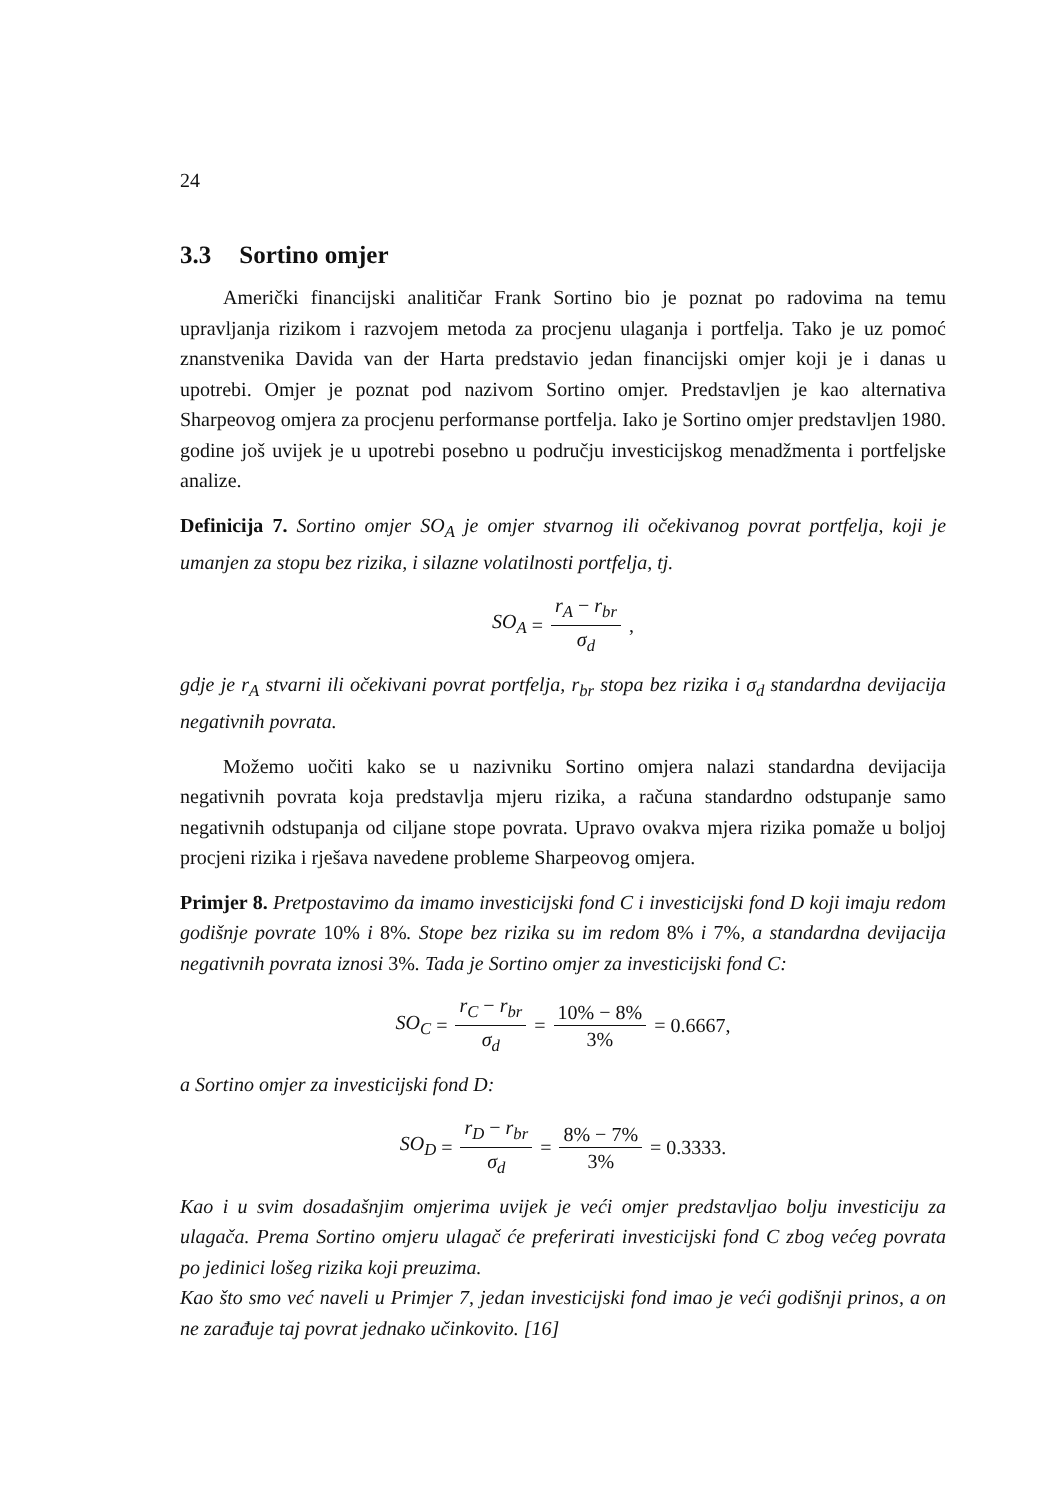24
3.3 Sortino omjer
Američki financijski analitičar Frank Sortino bio je poznat po radovima na temu upravljanja rizikom i razvojem metoda za procjenu ulaganja i portfelja. Tako je uz pomoć znanstvenika Davida van der Harta predstavio jedan financijski omjer koji je i danas u upotrebi. Omjer je poznat pod nazivom Sortino omjer. Predstavljen je kao alternativa Sharpeovog omjera za procjenu performanse portfelja. Iako je Sortino omjer predstavljen 1980. godine još uvijek je u upotrebi posebno u području investicijskog menadžmenta i portfeljske analize.
Definicija 7. Sortino omjer SO<sub>A</sub> je omjer stvarnog ili očekivanog povrat portfelja, koji je umanjen za stopu bez rizika, i silazne volatilnosti portfelja, tj.
SO<sub>A</sub> = r<sub>A</sub> − r<sub>br</sub> σ<sub>d</sub>,
gdje je r<sub>A</sub> stvarni ili očekivani povrat portfelja, r<sub>br</sub> stopa bez rizika i σ<sub>d</sub> standardna devijacija negativnih povrata.
Možemo uočiti kako se u nazivniku Sortino omjera nalazi standardna devijacija negativnih povrata koja predstavlja mjeru rizika, a računa standardno odstupanje samo negativnih odstupanja od ciljane stope povrata. Upravo ovakva mjera rizika pomaže u boljoj procjeni rizika i rješava navedene probleme Sharpeovog omjera.
Primjer 8. Pretpostavimo da imamo investicijski fond C i investicijski fond D koji imaju redom godišnje povrate 10% i 8%. Stope bez rizika su im redom 8% i 7%, a standardna devijacija negativnih povrata iznosi 3%. Tada je Sortino omjer za investicijski fond C:
SO<sub>C</sub> = r<sub>C</sub> − r<sub>br</sub> σ<sub>d</sub> = 10% − 8% 3% = 0.6667,
a Sortino omjer za investicijski fond D:
SO<sub>D</sub> = r<sub>D</sub> − r<sub>br</sub> σ<sub>d</sub> = 8% − 7% 3% = 0.3333.
Kao i u svim dosadašnjim omjerima uvijek je veći omjer predstavljao bolju investiciju za ulagača. Prema Sortino omjeru ulagač će preferirati investicijski fond C zbog većeg povrata po jedinici lošeg rizika koji preuzima.
Kao što smo već naveli u Primjer 7, jedan investicijski fond imao je veći godišnji prinos, a on ne zarađuje taj povrat jednako učinkovito. [16]